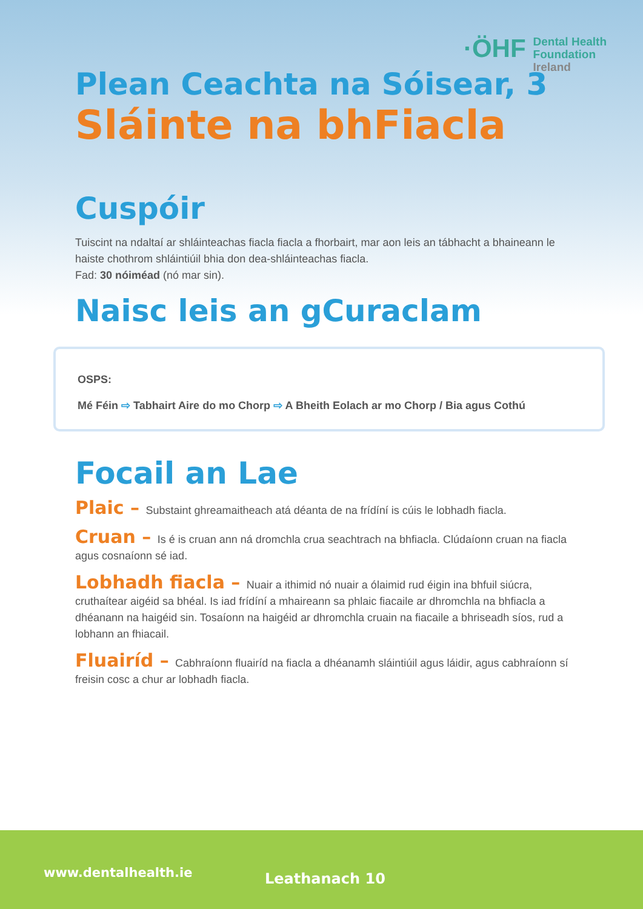·ÖHF Dental Health
Foundation
Ireland
Plean Ceachta na Sóisear, 3
Sláinte na bhFiacla
Cuspóir
Tuiscint na ndaltaí ar shláinteachas fiacla fiacla a fhorbairt, mar aon leis an tábhacht a bhaineann le haiste chothrom shláintiúil bhia don dea-shláinteachas fiacla.
Fad: 30 nóiméad (nó mar sin).
Naisc leis an gCuraclam
OSPS:
Mé Féin ⇨ Tabhairt Aire do mo Chorp ⇨ A Bheith Eolach ar mo Chorp / Bia agus Cothú
Focail an Lae
Plaic – Substaint ghreamaitheach atá déanta de na frídíní is cúis le lobhadh fiacla.
Cruan – Is é is cruan ann ná dromchla crua seachtrach na bhfiacla. Clúdaíonn cruan na fiacla agus cosnaíonn sé iad.
Lobhadh fiacla – Nuair a ithimid nó nuair a ólaimid rud éigin ina bhfuil siúcra, cruthaítear aigéid sa bhéal. Is iad frídíní a mhaireann sa phlaic fiacaile ar dhromchla na bhfiacla a dhéanann na haigéid sin. Tosaíonn na haigéid ar dhromchla cruain na fiacaile a bhriseadh síos, rud a lobhann an fhiacail.
Fluairíd – Cabhraíonn fluairíd na fiacla a dhéanamh sláintiúil agus láidir, agus cabhraíonn sí freisin cosc a chur ar lobhadh fiacla.
www.dentalhealth.ie Leathanach 10